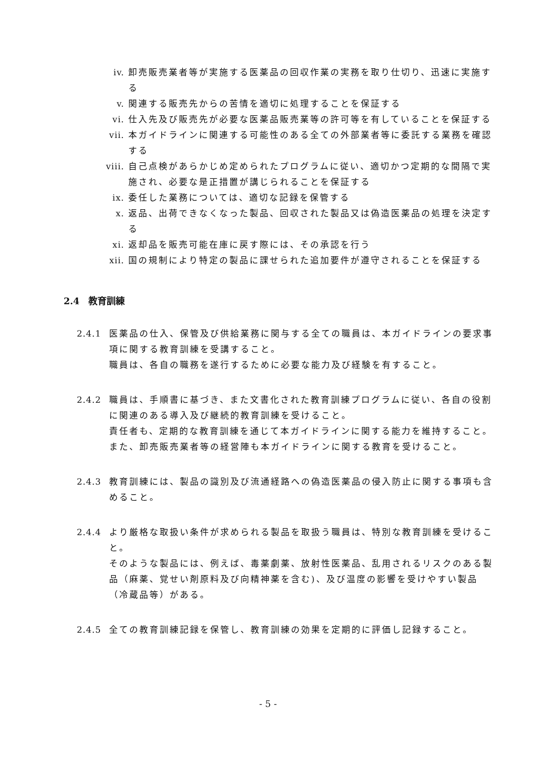iv. 卸売販売業者等が実施する医薬品の回収作業の実務を取り仕切り、迅速に実施する
v. 関連する販売先からの苦情を適切に処理することを保証する
vi. 仕入先及び販売先が必要な医薬品販売業等の許可等を有していることを保証する
vii. 本ガイドラインに関連する可能性のある全ての外部業者等に委託する業務を確認する
viii. 自己点検があらかじめ定められたプログラムに従い、適切かつ定期的な間隔で実施され、必要な是正措置が講じられることを保証する
ix. 委任した業務については、適切な記録を保管する
x. 返品、出荷できなくなった製品、回収された製品又は偽造医薬品の処理を決定する
xi. 返却品を販売可能在庫に戻す際には、その承認を行う
xii. 国の規制により特定の製品に課せられた追加要件が遵守されることを保証する
2.4　教育訓練
2.4.1 医薬品の仕入、保管及び供給業務に関与する全ての職員は、本ガイドラインの要求事項に関する教育訓練を受講すること。
職員は、各自の職務を遂行するために必要な能力及び経験を有すること。
2.4.2 職員は、手順書に基づき、また文書化された教育訓練プログラムに従い、各自の役割に関連のある導入及び継続的教育訓練を受けること。
責任者も、定期的な教育訓練を通じて本ガイドラインに関する能力を維持すること。
また、卸売販売業者等の経営陣も本ガイドラインに関する教育を受けること。
2.4.3 教育訓練には、製品の識別及び流通経路への偽造医薬品の侵入防止に関する事項も含めること。
2.4.4 より厳格な取扱い条件が求められる製品を取扱う職員は、特別な教育訓練を受けること。
そのような製品には、例えば、毒薬劇薬、放射性医薬品、乱用されるリスクのある製品（麻薬、覚せい剤原料及び向精神薬を含む)、及び温度の影響を受けやすい製品（冷蔵品等）がある。
2.4.5 全ての教育訓練記録を保管し、教育訓練の効果を定期的に評価し記録すること。
- 5 -